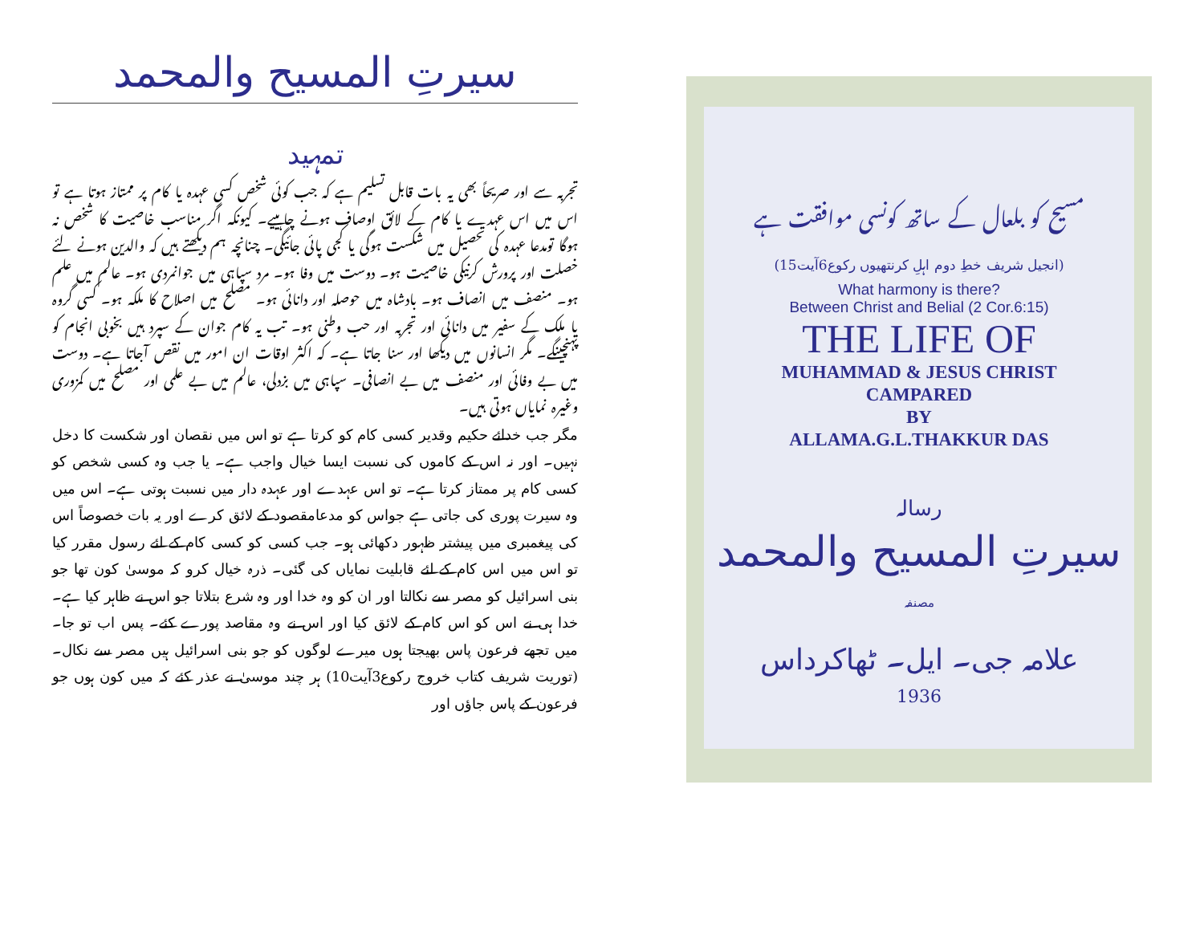سیرتِ المسیح والمحمد
تمہید
تجربہ سے اور صریحاً بھی یہ بات قابل تسلیم ہے کہ جب کوئی شخص کسی عہدہ یا کام پر ممتاز ہوتا ہے تو اس میں اس عہدے یا کام کے لائق اوصاف ہونے چاہییے۔ کیونکہ اگر مناسب خاصیت کا شخص نہ ہوگا تومدعا عہدہ کی تحصیل میں شکست ہوگی یا کجی پائی جائیگی۔ چنانچہ ہم دیکھتے ہیں کہ والدین ہونے لئے خصلت اور پرورش کرنیکی خاصیت ہو۔ دوست میں وفا ہو۔ مرد سپاہی میں جوانمردی ہو۔ عالم میں علم ہو۔ منصف میں انصاف ہو۔ بادشاہ میں حوصلہ اور دانائی ہو۔ مصلح میں اصلاح کا ملکہ ہو۔ کسی گروہ یا ملک کے سفیر میں دانائی اور تجربہ اور حب وطنی ہو۔ تب یہ کام جوان کے سپرد ہیں بخوبی انجام کو پہنچینگے۔ مگر انسانوں میں دیکھا اور سنا جاتا ہے۔ کہ اکثر اوقات ان امور میں نقص آجاتا ہے۔ دوست میں بے وفائی اور منصف میں بے انصافی۔ سپاہی میں بزدلی، عالم میں بے علمی اور مصلح میں کمزوری وغیرہ نمایاں ہوتی ہیں۔
مگر جب خدائے حکیم وقدیر کسی کام کو کرتا ہے تو اس میں نقصان اور شکست کا دخل نہیں۔ اور نہ اس کے کاموں کی نسبت ایسا خیال واجب ہے۔ یا جب وہ کسی شخص کو کسی کام پر ممتاز کرتا ہے۔ تو اس عہدے اور عہدہ دار میں نسبت ہوتی ہے۔ اس میں وہ سیرت پوری کی جاتی ہے جواس کو مدعامقصود کے لائق کرے اور یہ بات خصوصاً اس کی پیغمبری میں پیشتر ظہور دکھائی ہو۔ جب کسی کو کسی کام کے لئے رسول مقرر کیا تو اس میں اس کام کے لئے قابلیت نمایاں کی گئی۔ ذرہ خیال کرو کہ موسیٰ کون تھا جو بنی اسرائیل کو مصر سے نکالتا اور ان کو وہ خدا اور وہ شرع بتلاتا جو اس نے ظاہر کیا ہے۔ خدا ہی نے اس کو اس کام کے لائق کیا اور اس نے وہ مقاصد پورے کئے۔ پس اب تو جا۔ میں تجھے فرعون پاس بھیجتا ہوں میرے لوگوں کو جو بنی اسرائیل ہیں مصر سے نکال۔ (توریت شریف کتاب خروج رکوع3آیت10) ہر چند موسیٰ نے عذر کئے کہ میں کون ہوں جو فرعون کے پاس جاؤں اور
مسیح کو بلعال کے ساتھ کونسی موافقت ہے
(انجیل شریف خطِ دوم اہلِ کرنتھیوں رکوع6آیت15)
What harmony is there?
Between Christ and Belial (2 Cor.6:15)
THE LIFE OF
MUHAMMAD & JESUS CHRIST
CAMPARED
BY
ALLAMA.G.L.THAKKUR DAS
رسالہ
سیرتِ المسیح والمحمد
مصنفہ
علامہ جی۔ ایل۔ ٹھاکرداس
1936